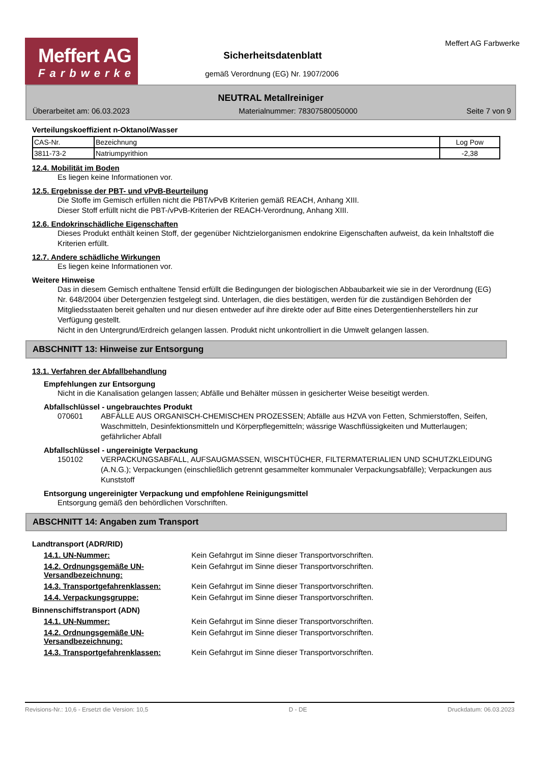Meffert AG
Farbwerke
Meffert AG Farbwerke
Sicherheitsdatenblatt
gemäß Verordnung (EG) Nr. 1907/2006
NEUTRAL Metallreiniger
Überarbeitet am: 06.03.2023 Materialnummer: 78307580050000 Seite 7 von 9
Verteilungskoeffizient n-Oktanol/Wasser
| CAS-Nr. | Bezeichnung | Log Pow |
| 3811-73-2 | Natriumpyrithion | -2,38 |
12.4. Mobilität im Boden
Es liegen keine Informationen vor.
12.5. Ergebnisse der PBT- und vPvB-Beurteilung
Die Stoffe im Gemisch erfüllen nicht die PBT/vPvB Kriterien gemäß REACH, Anhang XIII.
Dieser Stoff erfüllt nicht die PBT-/vPvB-Kriterien der REACH-Verordnung, Anhang XIII.
12.6. Endokrinschädliche Eigenschaften
Dieses Produkt enthält keinen Stoff, der gegenüber Nichtzielorganismen endokrine Eigenschaften aufweist, da kein Inhaltstoff die Kriterien erfüllt.
12.7. Andere schädliche Wirkungen
Es liegen keine Informationen vor.
Weitere Hinweise
Das in diesem Gemisch enthaltene Tensid erfüllt die Bedingungen der biologischen Abbaubarkeit wie sie in der Verordnung (EG) Nr. 648/2004 über Detergenzien festgelegt sind. Unterlagen, die dies bestätigen, werden für die zuständigen Behörden der Mitgliedsstaaten bereit gehalten und nur diesen entweder auf ihre direkte oder auf Bitte eines Detergentienherstellers hin zur Verfügung gestellt.
Nicht in den Untergrund/Erdreich gelangen lassen. Produkt nicht unkontrolliert in die Umwelt gelangen lassen.
ABSCHNITT 13: Hinweise zur Entsorgung
13.1. Verfahren der Abfallbehandlung
Empfehlungen zur Entsorgung
Nicht in die Kanalisation gelangen lassen; Abfälle und Behälter müssen in gesicherter Weise beseitigt werden.
Abfallschlüssel - ungebrauchtes Produkt
070601 ABFÄLLE AUS ORGANISCH-CHEMISCHEN PROZESSEN; Abfälle aus HZVA von Fetten, Schmierstoffen, Seifen, Waschmitteln, Desinfektionsmitteln und Körperpflegemitteln; wässrige Waschflüssigkeiten und Mutterlaugen; gefährlicher Abfall
Abfallschlüssel - ungereinigte Verpackung
150102 VERPACKUNGSABFALL, AUFSAUGMASSEN, WISCHTÜCHER, FILTERMATERIALIEN UND SCHUTZKLEIDUNG (A.N.G.); Verpackungen (einschließlich getrennt gesammelter kommunaler Verpackungsabfälle); Verpackungen aus Kunststoff
Entsorgung ungereinigter Verpackung und empfohlene Reinigungsmittel
Entsorgung gemäß den behördlichen Vorschriften.
ABSCHNITT 14: Angaben zum Transport
Landtransport (ADR/RID)
14.1. UN-Nummer: Kein Gefahrgut im Sinne dieser Transportvorschriften.
14.2. Ordnungsgemäße UN-Versandbezeichnung: Kein Gefahrgut im Sinne dieser Transportvorschriften.
14.3. Transportgefahrenklassen: Kein Gefahrgut im Sinne dieser Transportvorschriften.
14.4. Verpackungsgruppe: Kein Gefahrgut im Sinne dieser Transportvorschriften.
Binnenschiffstransport (ADN)
14.1. UN-Nummer: Kein Gefahrgut im Sinne dieser Transportvorschriften.
14.2. Ordnungsgemäße UN-Versandbezeichnung: Kein Gefahrgut im Sinne dieser Transportvorschriften.
14.3. Transportgefahrenklassen: Kein Gefahrgut im Sinne dieser Transportvorschriften.
Revisions-Nr.: 10,6 - Ersetzt die Version: 10,5 D - DE Druckdatum: 06.03.2023